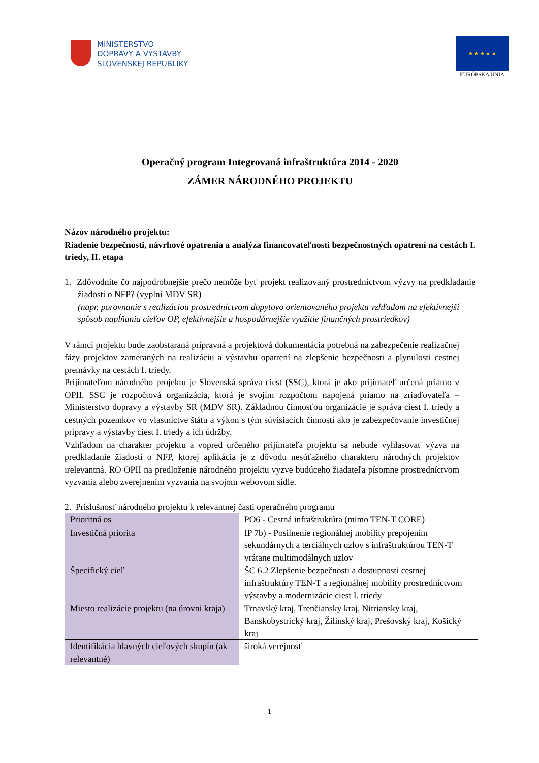MINISTERSTVO
DOPRAVY A VÝSTAVBY
SLOVENSKEJ REPUBLIKY
★ ★ ★ ★ ★
EURÓPSKA ÚNIA
Operačný program Integrovaná infraštruktúra 2014 - 2020
ZÁMER NÁRODNÉHO PROJEKTU
Názov národného projektu:
Riadenie bezpečnosti, návrhové opatrenia a analýza financovateľnosti bezpečnostných opatrení na cestách I. triedy, II. etapa
1. Zdôvodnite čo najpodrobnejšie prečo nemôže byť projekt realizovaný prostredníctvom výzvy na predkladanie žiadostí o NFP? (vyplní MDV SR)
(napr. porovnanie s realizáciou prostredníctvom dopytovo orientovaného projektu vzhľadom na efektívnejší spôsob napĺňania cieľov OP, efektívnejšie a hospodárnejšie využitie finančných prostriedkov)
V rámci projektu bude zaobstaraná prípravná a projektová dokumentácia potrebná na zabezpečenie realizačnej fázy projektov zameraných na realizáciu a výstavbu opatrení na zlepšenie bezpečnosti a plynulosti cestnej premávky na cestách I. triedy.
Prijímateľom národného projektu je Slovenská správa ciest (SSC), ktorá je ako prijímateľ určená priamo v OPII. SSC je rozpočtová organizácia, ktorá je svojím rozpočtom napojená priamo na zriaďovateľa – Ministerstvo dopravy a výstavby SR (MDV SR). Základnou činnosťou organizácie je správa ciest I. triedy a cestných pozemkov vo vlastníctve štátu a výkon s tým súvisiacich činností ako je zabezpečovanie investičnej prípravy a výstavby ciest I. triedy a ich údržby.
Vzhľadom na charakter projektu a vopred určeného prijímateľa projektu sa nebude vyhlasovať výzva na predkladanie žiadostí o NFP, ktorej aplikácia je z dôvodu nesúťažného charakteru národných projektov irelevantná. RO OPII na predloženie národného projektu vyzve budúceho žiadateľa písomne prostredníctvom vyzvania alebo zverejnením vyzvania na svojom webovom sídle.
2. Príslušnosť národného projektu k relevantnej časti operačného programu
| Prioritná os | PO6 - Cestná infraštruktúra (mimo TEN-T CORE) |
| Investičná priorita | IP 7b) - Posilnenie regionálnej mobility prepojením sekundárnych a terciálnych uzlov s infraštruktúrou TEN-T vrátane multimodálnych uzlov |
| Špecifický cieľ | ŠC 6.2 Zlepšenie bezpečnosti a dostupnosti cestnej infraštruktúry TEN-T a regionálnej mobility prostredníctvom výstavby a modernizácie ciest I. triedy |
| Miesto realizácie projektu (na úrovni kraja) | Trnavský kraj, Trenčiansky kraj, Nitriansky kraj, Banskobystrický kraj, Žilinský kraj, Prešovský kraj, Košický kraj |
| Identifikácia hlavných cieľových skupín (ak relevantné) | široká verejnosť |
1